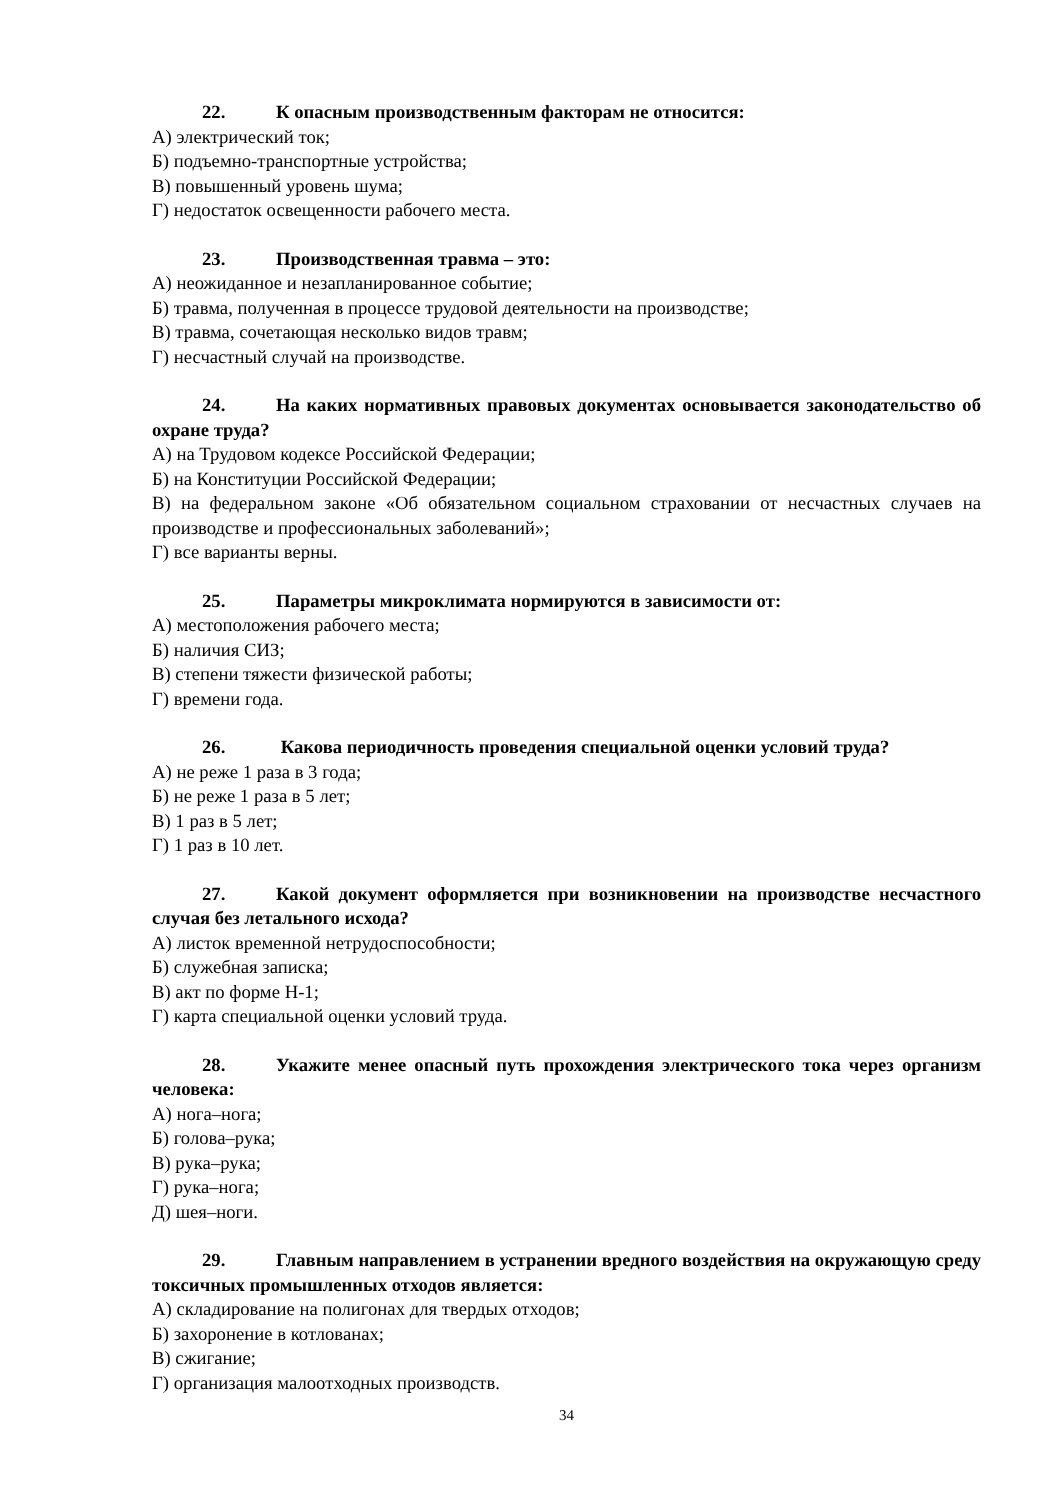22. К опасным производственным факторам не относится:
А) электрический ток;
Б) подъемно-транспортные устройства;
В) повышенный уровень шума;
Г) недостаток освещенности рабочего места.
23. Производственная травма – это:
А) неожиданное и незапланированное событие;
Б) травма, полученная в процессе трудовой деятельности на производстве;
В) травма, сочетающая несколько видов травм;
Г) несчастный случай на производстве.
24. На каких нормативных правовых документах основывается законодательство об охране труда?
А) на Трудовом кодексе Российской Федерации;
Б) на Конституции Российской Федерации;
В) на федеральном законе «Об обязательном социальном страховании от несчастных случаев на производстве и профессиональных заболеваний»;
Г) все варианты верны.
25. Параметры микроклимата нормируются в зависимости от:
А) местоположения рабочего места;
Б) наличия СИЗ;
В) степени тяжести физической работы;
Г) времени года.
26. Какова периодичность проведения специальной оценки условий труда?
А) не реже 1 раза в 3 года;
Б) не реже 1 раза в 5 лет;
В) 1 раз в 5 лет;
Г) 1 раз в 10 лет.
27. Какой документ оформляется при возникновении на производстве несчастного случая без летального исхода?
А) листок временной нетрудоспособности;
Б) служебная записка;
В) акт по форме Н-1;
Г) карта специальной оценки условий труда.
28. Укажите менее опасный путь прохождения электрического тока через организм человека:
А) нога–нога;
Б) голова–рука;
В) рука–рука;
Г) рука–нога;
Д) шея–ноги.
29. Главным направлением в устранении вредного воздействия на окружающую среду токсичных промышленных отходов является:
А) складирование на полигонах для твердых отходов;
Б) захоронение в котлованах;
В) сжигание;
Г) организация малоотходных производств.
34